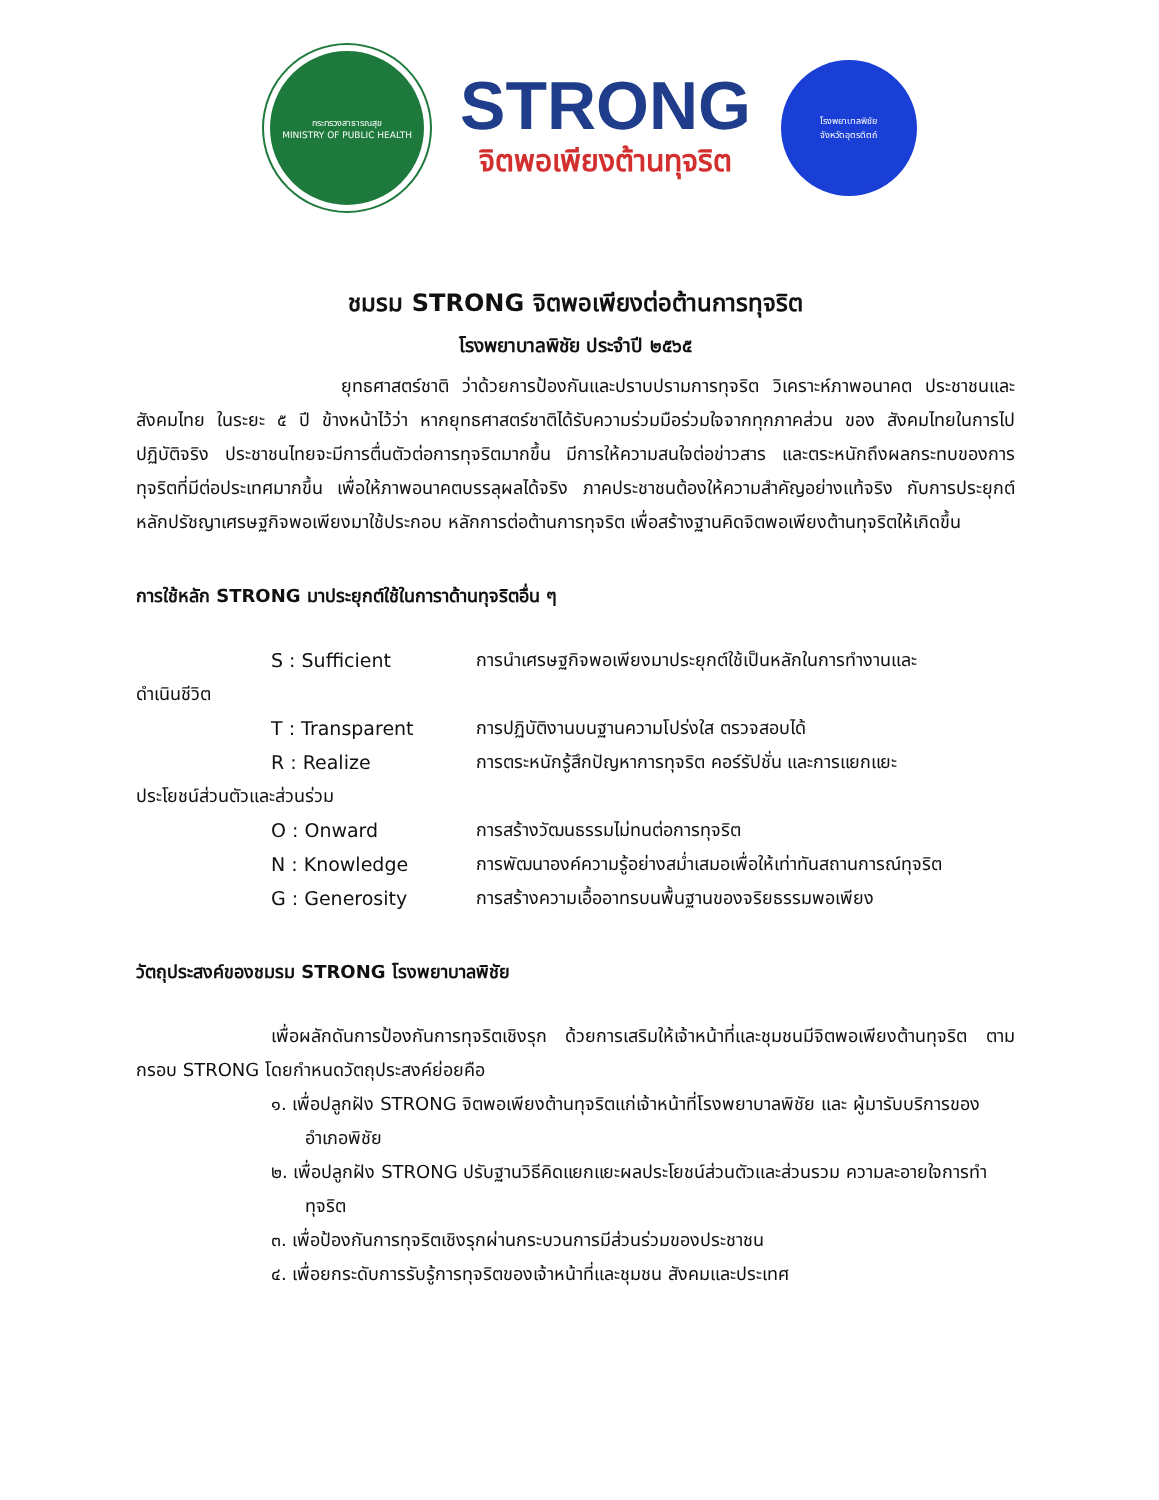กระทรวงสาธารณสุข
MINISTRY OF PUBLIC HEALTH
STRONG
จิตพอเพียงต้านทุจริต
โรงพยาบาลพิชัย
จังหวัดอุตรดิตถ์
ชมรม STRONG จิตพอเพียงต่อต้านการทุจริต
โรงพยาบาลพิชัย ประจำปี ๒๕๖๕
ยุทธศาสตร์ชาติ ว่าด้วยการป้องกันและปราบปรามการทุจริต วิเคราะห์ภาพอนาคต ประชาชนและ สังคมไทย ในระยะ ๕ ปี ข้างหน้าไว้ว่า หากยุทธศาสตร์ชาติได้รับความร่วมมือร่วมใจจากทุกภาคส่วน ของ สังคมไทยในการไปปฏิบัติจริง ประชาชนไทยจะมีการตื่นตัวต่อการทุจริตมากขึ้น มีการให้ความสนใจต่อข่าวสาร และตระหนักถึงผลกระทบของการทุจริตที่มีต่อประเทศมากขึ้น เพื่อให้ภาพอนาคตบรรลุผลได้จริง ภาคประชาชนต้องให้ความสำคัญอย่างแท้จริง กับการประยุกต์หลักปรัชญาเศรษฐกิจพอเพียงมาใช้ประกอบ หลักการต่อต้านการทุจริต เพื่อสร้างฐานคิดจิตพอเพียงต้านทุจริตให้เกิดขึ้น
การใช้หลัก STRONG มาประยุกต์ใช้ในการาด้านทุจริตอื่น ๆ
S : Sufficient การนำเศรษฐกิจพอเพียงมาประยุกต์ใช้เป็นหลักในการทำงานและ
ดำเนินชีวิต
T : Transparent การปฏิบัติงานบนฐานความโปร่งใส ตรวจสอบได้
R : Realize การตระหนักรู้สึกปัญหาการทุจริต คอร์รัปชั่น และการแยกแยะ
ประโยชน์ส่วนตัวและส่วนร่วม
O : Onward การสร้างวัฒนธรรมไม่ทนต่อการทุจริต
N : Knowledge การพัฒนาองค์ความรู้อย่างสม่ำเสมอเพื่อให้เท่าทันสถานการณ์ทุจริต
G : Generosity การสร้างความเอื้ออาทรบนพื้นฐานของจริยธรรมพอเพียง
วัตถุประสงค์ของชมรม STRONG โรงพยาบาลพิชัย
เพื่อผลักดันการป้องกันการทุจริตเชิงรุก ด้วยการเสริมให้เจ้าหน้าที่และชุมชนมีจิตพอเพียงต้านทุจริต ตามกรอบ STRONG โดยกำหนดวัตถุประสงค์ย่อยคือ
๑. เพื่อปลูกฝัง STRONG จิตพอเพียงต้านทุจริตแก่เจ้าหน้าที่โรงพยาบาลพิชัย และ ผู้มารับบริการของอำเภอพิชัย
๒. เพื่อปลูกฝัง STRONG ปรับฐานวิธีคิดแยกแยะผลประโยชน์ส่วนตัวและส่วนรวม ความละอายใจการทำทุจริต
๓. เพื่อป้องกันการทุจริตเชิงรุกผ่านกระบวนการมีส่วนร่วมของประชาชน
๔. เพื่อยกระดับการรับรู้การทุจริตของเจ้าหน้าที่และชุมชน สังคมและประเทศ